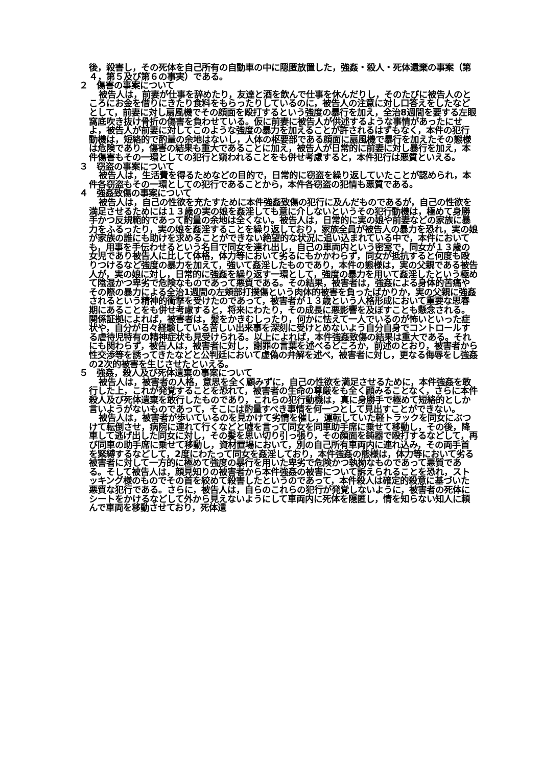後，殺害し，その死体を自己所有の自動車の中に隠匿放置した，強姦・殺人・死体遺棄の事案（第４，第５及び第６の事実）である。
２　傷害の事案について
被告人は，前妻が仕事を辞めたり，友達と酒を飲んで仕事を休んだりし，そのたびに被告人のところにお金を借りにきたり食料をもらったりしているのに，被告人の注意に対し口答えをしたなどとして，前妻に対し扇風機でその顔面を殴打するという強度の暴行を加え，全治8週間を要する左眼窩底吹き抜け骨折の傷害を負わせている。仮に前妻に被告人が供述するような事情があったにせよ，被告人が前妻に対してこのような強度の暴力を加えることが許されるはずもなく，本件の犯行動機は，短絡的で酌量の余地はないし，人体の枢要部である顔面に扇風機で暴行を加えたその態様は危険であり，傷害の結果も重大であることに加え，被告人が日常的に前妻に対し暴行を加え，本件傷害もその一環としての犯行と窺われることをも併せ考慮すると，本件犯行は悪質といえる。
３　窃盗の事案について
被告人は，生活費を得るためなどの目的で，日常的に窃盗を繰り返していたことが認められ，本件各窃盗もその一環としての犯行であることから，本件各窃盗の犯情も悪質である。
４　強姦致傷の事案について
被告人は，自己の性欲を充たすために本件強姦致傷の犯行に及んだものであるが，自己の性欲を満足させるためには１３歳の実の娘を姦淫しても意に介しないというその犯行動機は，極めて身勝手かつ反規範的であって酌量の余地は全くない。被告人は，日常的に実の娘や前妻などの家族に暴力をふるったり，実の娘を姦淫することを繰り返しており，家族全員が被告人の暴力を恐れ，実の娘が家族の誰にも助けを求めることができない絶望的な状況に追い込まれている中で，本件においても，用事を手伝わせるという名目で同女を連れ出し，自己の車両内という密室で，同女が１３歳の女児であり被告人に比して体格，体力等において劣るにもかかわらず，同女が抵抗すると何度も殴りつけるなど強度の暴力を加えて，強いて姦淫したものであり，本件の態様は，実の父親である被告人が，実の娘に対し，日常的に強姦を繰り返す一環として，強度の暴力を用いて姦淫したという極めて陰湿かつ卑劣で危険なものであって悪質である。その結果，被害者は，強姦による身体的苦痛やその際の暴力による全治1週間の左頬部打撲傷という肉体的被害を負ったばかりか，実の父親に強姦されるという精神的衝撃を受けたのであって，被害者が１３歳という人格形成において重要な思春期にあることをも併せ考慮すると，将来にわたり，その成長に悪影響を及ぼすことも懸念される。関係証拠によれば，被害者は，髪をかきむしったり，何かに怯えて一人でいるのが怖いといった症状や，自分が日々経験している苦しい出来事を深刻に受けとめないよう自分自身でコントロールする虐待児特有の精神症状も見受けられる。以上によれば，本件強姦致傷の結果は重大である。それにも関わらず，被告人は，被害者に対し，謝罪の言葉を述べるどころか，前述のとおり，被害者から性交渉等を誘ってきたなどと公判廷において虚偽の弁解を述べ，被害者に対し，更なる侮辱をし強姦の2次的被害を生じさせたといえる。
５　強姦，殺人及び死体遺棄の事案について
被告人は，被害者の人格，意思を全く顧みずに，自己の性欲を満足させるために，本件強姦を敢行した上，これが発覚することを恐れて，被害者の生命の尊厳をも全く顧みることなく，さらに本件殺人及び死体遺棄を敢行したものであり，これらの犯行動機は，真に身勝手で極めて短絡的としか言いようがないものであって，そこには酌量すべき事情を何一つとして見出すことができない。
被告人は，被害者が歩いているのを見かけて劣情を催し，運転していた軽トラックを同女にぶつけて転倒させ，病院に連れて行くなどと嘘を言って同女を同車助手席に乗せて移動し，その後，降車して逃げ出した同女に対し，その髪を思い切り引っ張り，その顔面を鈍器で殴打するなどして，再び同車の助手席に乗せて移動し，資材置場において，別の自己所有車両内に連れ込み，その両手首を緊縛するなどして，2度にわたって同女を姦淫しており，本件強姦の態様は，体力等において劣る被害者に対して一方的に極めて強度の暴行を用いた卑劣で危険かつ執拗なものであって悪質である。そして被告人は，顔見知りの被害者から本件強姦の被害について訴えられることを恐れ，ストッキング様のものでその首を絞めて殺害したというのであって，本件殺人は確定的殺意に基づいた悪質な犯行である。さらに，被告人は，自らのこれらの犯行が発覚しないように，被害者の死体にシートをかけるなどして外から見えないようにして車両内に死体を隠匿し，情を知らない知人に頼んで車両を移動させており，死体遺